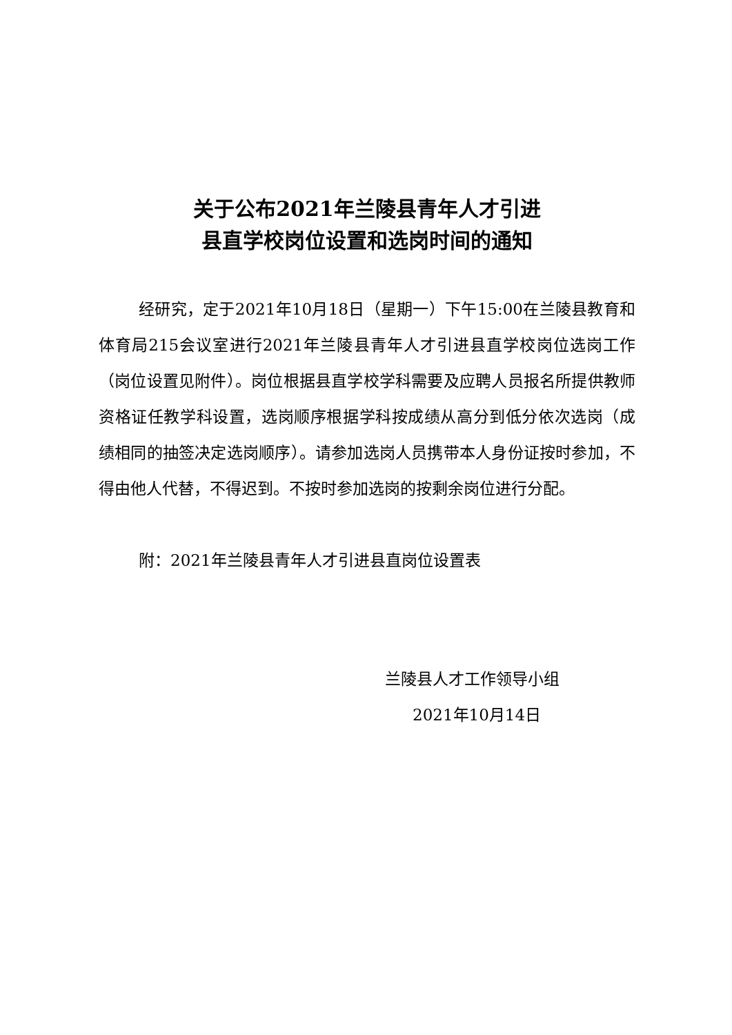关于公布2021年兰陵县青年人才引进
县直学校岗位设置和选岗时间的通知
经研究，定于2021年10月18日（星期一）下午15:00在兰陵县教育和体育局215会议室进行2021年兰陵县青年人才引进县直学校岗位选岗工作（岗位设置见附件）。岗位根据县直学校学科需要及应聘人员报名所提供教师资格证任教学科设置，选岗顺序根据学科按成绩从高分到低分依次选岗（成绩相同的抽签决定选岗顺序）。请参加选岗人员携带本人身份证按时参加，不得由他人代替，不得迟到。不按时参加选岗的按剩余岗位进行分配。
附：2021年兰陵县青年人才引进县直岗位设置表
兰陵县人才工作领导小组
2021年10月14日